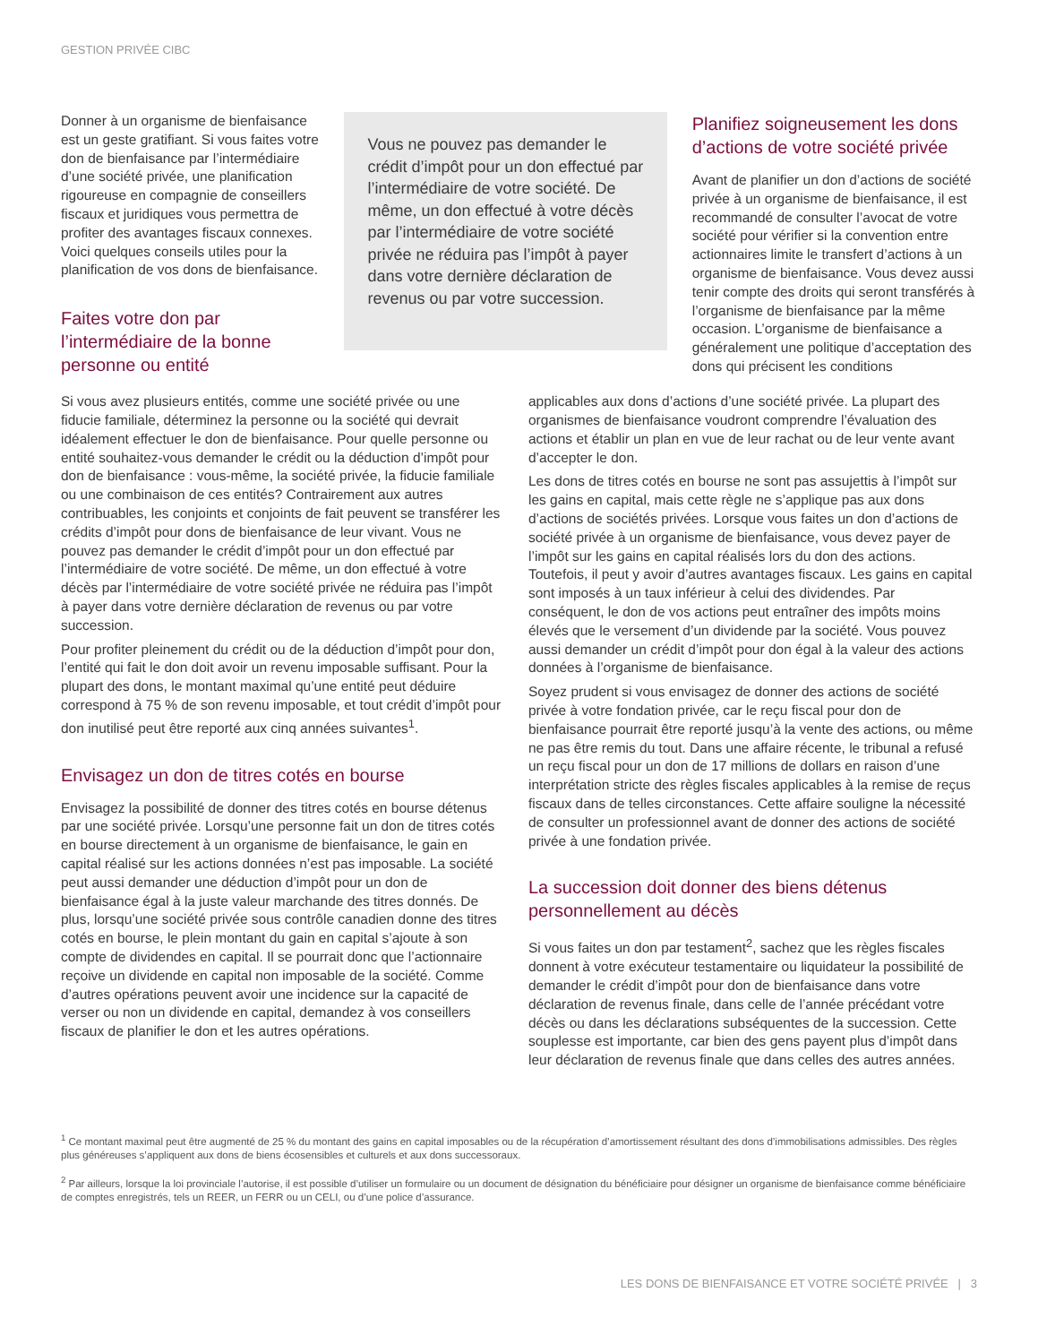GESTION PRIVÉE CIBC
Donner à un organisme de bienfaisance est un geste gratifiant. Si vous faites votre don de bienfaisance par l’intermédiaire d’une société privée, une planification rigoureuse en compagnie de conseillers fiscaux et juridiques vous permettra de profiter des avantages fiscaux connexes. Voici quelques conseils utiles pour la planification de vos dons de bienfaisance.
Faites votre don par l’intermédiaire de la bonne personne ou entité
Vous ne pouvez pas demander le crédit d’impôt pour un don effectué par l’intermédiaire de votre société. De même, un don effectué à votre décès par l’intermédiaire de votre société privée ne réduira pas l’impôt à payer dans votre dernière déclaration de revenus ou par votre succession.
Planifiez soigneusement les dons d’actions de votre société privée
Avant de planifier un don d’actions de société privée à un organisme de bienfaisance, il est recommandé de consulter l’avocat de votre société pour vérifier si la convention entre actionnaires limite le transfert d’actions à un organisme de bienfaisance. Vous devez aussi tenir compte des droits qui seront transférés à l’organisme de bienfaisance par la même occasion. L’organisme de bienfaisance a généralement une politique d’acceptation des dons qui précisent les conditions
Si vous avez plusieurs entités, comme une société privée ou une fiducie familiale, déterminez la personne ou la société qui devrait idéalement effectuer le don de bienfaisance. Pour quelle personne ou entité souhaitez-vous demander le crédit ou la déduction d’impôt pour don de bienfaisance : vous-même, la société privée, la fiducie familiale ou une combinaison de ces entités? Contrairement aux autres contribuables, les conjoints et conjoints de fait peuvent se transférer les crédits d’impôt pour dons de bienfaisance de leur vivant. Vous ne pouvez pas demander le crédit d’impôt pour un don effectué par l’intermédiaire de votre société. De même, un don effectué à votre décès par l’intermédiaire de votre société privée ne réduira pas l’impôt à payer dans votre dernière déclaration de revenus ou par votre succession.
Pour profiter pleinement du crédit ou de la déduction d’impôt pour don, l’entité qui fait le don doit avoir un revenu imposable suffisant. Pour la plupart des dons, le montant maximal qu’une entité peut déduire correspond à 75 % de son revenu imposable, et tout crédit d’impôt pour don inutilisé peut être reporté aux cinq années suivantes<sup>1</sup>.
Envisagez un don de titres cotés en bourse
Envisagez la possibilité de donner des titres cotés en bourse détenus par une société privée. Lorsqu’une personne fait un don de titres cotés en bourse directement à un organisme de bienfaisance, le gain en capital réalisé sur les actions données n’est pas imposable. La société peut aussi demander une déduction d’impôt pour un don de bienfaisance égal à la juste valeur marchande des titres donnés. De plus, lorsqu’une société privée sous contrôle canadien donne des titres cotés en bourse, le plein montant du gain en capital s’ajoute à son compte de dividendes en capital. Il se pourrait donc que l’actionnaire reçoive un dividende en capital non imposable de la société. Comme d’autres opérations peuvent avoir une incidence sur la capacité de verser ou non un dividende en capital, demandez à vos conseillers fiscaux de planifier le don et les autres opérations.
applicables aux dons d’actions d’une société privée. La plupart des organismes de bienfaisance voudront comprendre l’évaluation des actions et établir un plan en vue de leur rachat ou de leur vente avant d’accepter le don.
Les dons de titres cotés en bourse ne sont pas assujettis à l’impôt sur les gains en capital, mais cette règle ne s’applique pas aux dons d’actions de sociétés privées. Lorsque vous faites un don d’actions de société privée à un organisme de bienfaisance, vous devez payer de l’impôt sur les gains en capital réalisés lors du don des actions. Toutefois, il peut y avoir d’autres avantages fiscaux. Les gains en capital sont imposés à un taux inférieur à celui des dividendes. Par conséquent, le don de vos actions peut entraîner des impôts moins élevés que le versement d’un dividende par la société. Vous pouvez aussi demander un crédit d’impôt pour don égal à la valeur des actions données à l’organisme de bienfaisance.
Soyez prudent si vous envisagez de donner des actions de société privée à votre fondation privée, car le reçu fiscal pour don de bienfaisance pourrait être reporté jusqu’à la vente des actions, ou même ne pas être remis du tout. Dans une affaire récente, le tribunal a refusé un reçu fiscal pour un don de 17 millions de dollars en raison d’une interprétation stricte des règles fiscales applicables à la remise de reçus fiscaux dans de telles circonstances. Cette affaire souligne la nécessité de consulter un professionnel avant de donner des actions de société privée à une fondation privée.
La succession doit donner des biens détenus personnellement au décès
Si vous faites un don par testament<sup>2</sup>, sachez que les règles fiscales donnent à votre exécuteur testamentaire ou liquidateur la possibilité de demander le crédit d’impôt pour don de bienfaisance dans votre déclaration de revenus finale, dans celle de l’année précédant votre décès ou dans les déclarations subséquentes de la succession. Cette souplesse est importante, car bien des gens payent plus d’impôt dans leur déclaration de revenus finale que dans celles des autres années.
<sup>1</sup> Ce montant maximal peut être augmenté de 25 % du montant des gains en capital imposables ou de la récupération d’amortissement résultant des dons d’immobilisations admissibles. Des règles plus généreuses s’appliquent aux dons de biens écosensibles et culturels et aux dons successoraux.
<sup>2</sup> Par ailleurs, lorsque la loi provinciale l’autorise, il est possible d’utiliser un formulaire ou un document de désignation du bénéficiaire pour désigner un organisme de bienfaisance comme bénéficiaire de comptes enregistrés, tels un REER, un FERR ou un CELI, ou d’une police d’assurance.
LES DONS DE BIENFAISANCE ET VOTRE SOCIÉTÉ PRIVÉE | 3